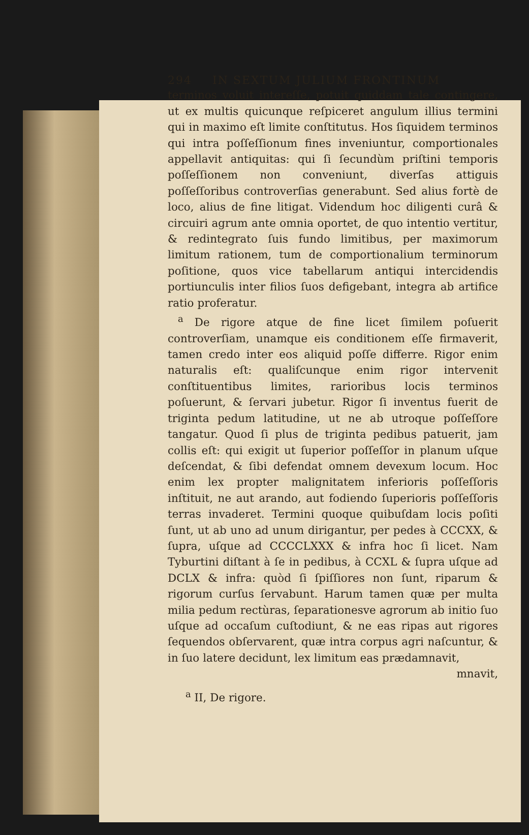294 IN SEXTUM JULIUM FRONTINUM
terminos voluit intereſſe, potuit quiddam tale contingere, ut ex multis quicunque reſpiceret angulum illius termini qui in maximo eſt limite conſtitutus. Hos ſiquidem terminos qui intra poſſeſſionum fines inveniuntur, comportionales appellavit antiquitas: qui ſi ſecundùm priſtini temporis poſſeſſionem non conveniunt, diverſas attiguis poſſeſſoribus controverſias generabunt. Sed alius fortè de loco, alius de fine litigat. Videndum hoc diligenti curâ & circuiri agrum ante omnia oportet, de quo intentio vertitur, & redintegrato ſuis fundo limitibus, per maximorum limitum rationem, tum de comportionalium terminorum poſitione, quos vice tabellarum antiqui intercidendis portiunculis inter filios ſuos defigebant, integra ab artifice ratio proferatur.
<sup>a</sup> De rigore atque de fine licet ſimilem poſuerit controverſiam, unamque eis conditionem eſſe firmaverit, tamen credo inter eos aliquid poſſe differre. Rigor enim naturalis eſt: qualiſcunque enim rigor intervenit conſtituentibus limites, rarioribus locis terminos poſuerunt, & ſervari jubetur. Rigor ſi inventus fuerit de triginta pedum latitudine, ut ne ab utroque poſſeſſore tangatur. Quod ſi plus de triginta pedibus patuerit, jam collis eſt: qui exigit ut ſuperior poſſeſſor in planum uſque deſcendat, & ſibi defendat omnem devexum locum. Hoc enim lex propter malignitatem inferioris poſſeſſoris inſtituit, ne aut arando, aut fodiendo ſuperioris poſſeſſoris terras invaderet. Termini quoque quibuſdam locis poſiti ſunt, ut ab uno ad unum dirigantur, per pedes à CCCXX, & ſupra, uſque ad CCCCLXXX & infra hoc ſi licet. Nam Tyburtini diſtant à ſe in pedibus, à CCXL & ſupra uſque ad DCLX & infra: quòd ſi ſpiſſiores non ſunt, riparum & rigorum curſus ſervabunt. Harum tamen quæ per multa milia pedum rectùras, ſeparationesve agrorum ab initio ſuo uſque ad occaſum cuſtodiunt, & ne eas ripas aut rigores ſequendos obſervarent, quæ intra corpus agri naſcuntur, & in ſuo latere decidunt, lex limitum eas prædamnavit,
mnavit,
<sup>a</sup> II, De rigore.